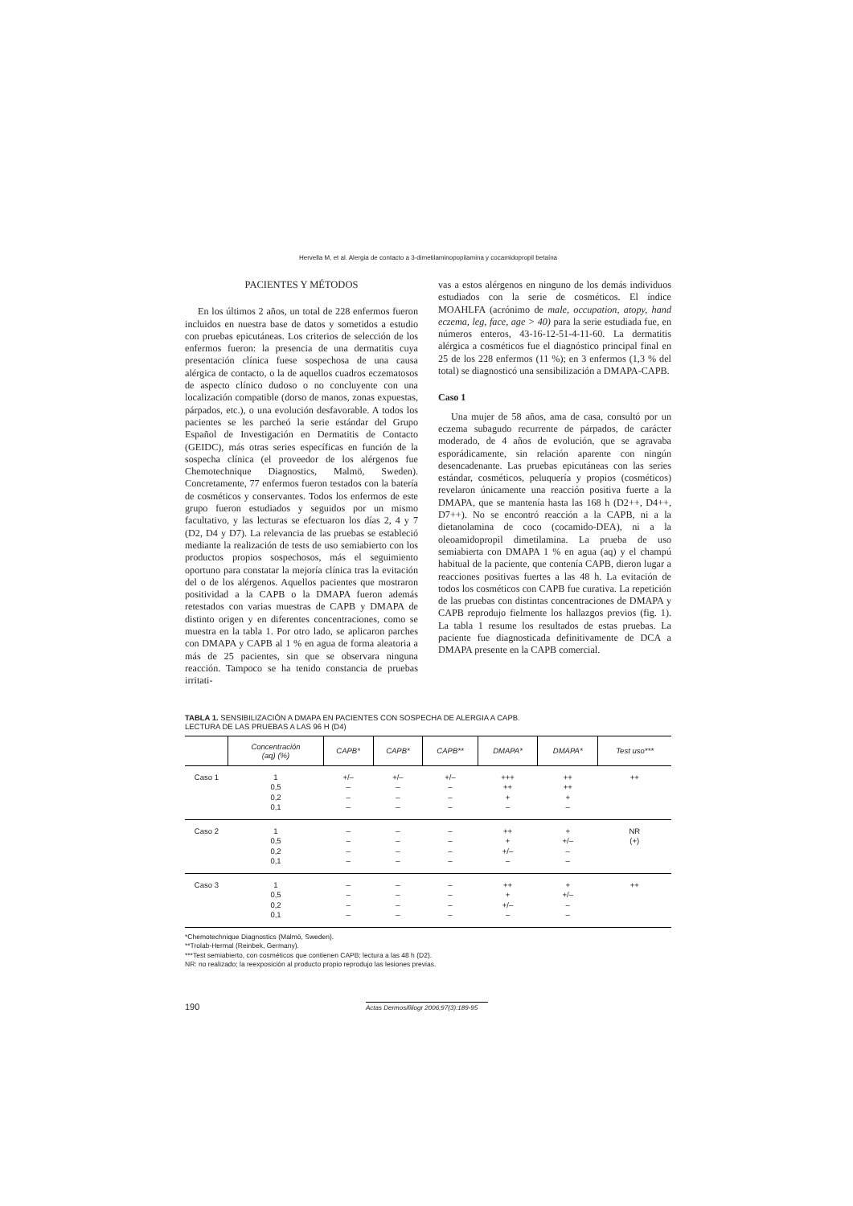Hervella M, et al. Alergia de contacto a 3-dimetilaminopopilamina y cocamidopropil betaína
PACIENTES Y MÉTODOS
En los últimos 2 años, un total de 228 enfermos fueron incluidos en nuestra base de datos y sometidos a estudio con pruebas epicutáneas. Los criterios de selección de los enfermos fueron: la presencia de una dermatitis cuya presentación clínica fuese sospechosa de una causa alérgica de contacto, o la de aquellos cuadros eczematosos de aspecto clínico dudoso o no concluyente con una localización compatible (dorso de manos, zonas expuestas, párpados, etc.), o una evolución desfavorable. A todos los pacientes se les parcheó la serie estándar del Grupo Español de Investigación en Dermatitis de Contacto (GEIDC), más otras series específicas en función de la sospecha clínica (el proveedor de los alérgenos fue Chemotechnique Diagnostics, Malmö, Sweden). Concretamente, 77 enfermos fueron testados con la batería de cosméticos y conservantes. Todos los enfermos de este grupo fueron estudiados y seguidos por un mismo facultativo, y las lecturas se efectuaron los días 2, 4 y 7 (D2, D4 y D7). La relevancia de las pruebas se estableció mediante la realización de tests de uso semiabierto con los productos propios sospechosos, más el seguimiento oportuno para constatar la mejoría clínica tras la evitación del o de los alérgenos. Aquellos pacientes que mostraron positividad a la CAPB o la DMAPA fueron además retestados con varias muestras de CAPB y DMAPA de distinto origen y en diferentes concentraciones, como se muestra en la tabla 1. Por otro lado, se aplicaron parches con DMAPA y CAPB al 1 % en agua de forma aleatoria a más de 25 pacientes, sin que se observara ninguna reacción. Tampoco se ha tenido constancia de pruebas irritati-
vas a estos alérgenos en ninguno de los demás individuos estudiados con la serie de cosméticos. El índice MOAHLFA (acrónimo de male, occupation, atopy, hand eczema, leg, face, age > 40) para la serie estudiada fue, en números enteros, 43-16-12-51-4-11-60. La dermatitis alérgica a cosméticos fue el diagnóstico principal final en 25 de los 228 enfermos (11 %); en 3 enfermos (1,3 % del total) se diagnosticó una sensibilización a DMAPA-CAPB.
Caso 1
Una mujer de 58 años, ama de casa, consultó por un eczema subagudo recurrente de párpados, de carácter moderado, de 4 años de evolución, que se agravaba esporádicamente, sin relación aparente con ningún desencadenante. Las pruebas epicutáneas con las series estándar, cosméticos, peluquería y propios (cosméticos) revelaron únicamente una reacción positiva fuerte a la DMAPA, que se mantenía hasta las 168 h (D2++, D4++, D7++). No se encontró reacción a la CAPB, ni a la dietanolamina de coco (cocamido-DEA), ni a la oleoamidopropil dimetilamina. La prueba de uso semiabierta con DMAPA 1 % en agua (aq) y el champú habitual de la paciente, que contenía CAPB, dieron lugar a reacciones positivas fuertes a las 48 h. La evitación de todos los cosméticos con CAPB fue curativa. La repetición de las pruebas con distintas concentraciones de DMAPA y CAPB reprodujo fielmente los hallazgos previos (fig. 1). La tabla 1 resume los resultados de estas pruebas. La paciente fue diagnosticada definitivamente de DCA a DMAPA presente en la CAPB comercial.
TABLA 1. SENSIBILIZACIÓN A DMAPA EN PACIENTES CON SOSPECHA DE ALERGIA A CAPB.
LECTURA DE LAS PRUEBAS A LAS 96 H (D4)
| | Concentración (aq) (%) | CAPB* | CAPB* | CAPB** | DMAPA* | DMAPA* | Test uso*** |
| --- | --- | --- | --- | --- | --- | --- | --- |
| Caso 1 | 1 | +/– | +/– | +/– | +++ | ++ | ++ |
| | 0,5 | – | – | – | ++ | ++ | |
| | 0,2 | – | – | – | + | + | |
| | 0,1 | – | – | – | – | – | |
| Caso 2 | 1 | – | – | – | ++ | + | NR |
| | 0,5 | – | – | – | + | +/– | (+) |
| | 0,2 | – | – | – | +/– | – | |
| | 0,1 | – | – | – | – | – | |
| Caso 3 | 1 | – | – | – | ++ | + | ++ |
| | 0,5 | – | – | – | + | +/– | |
| | 0,2 | – | – | – | +/– | – | |
| | 0,1 | – | – | – | – | – | |
*Chemotechnique Diagnostics (Malmö, Sweden).
**Trolab-Hermal (Reinbek, Germany).
***Test semiabierto, con cosméticos que contienen CAPB; lectura a las 48 h (D2).
NR: no realizado; la reexposición al producto propio reprodujo las lesiones previas.
190
Actas Dermosifiliogr 2006;97(3):189-95